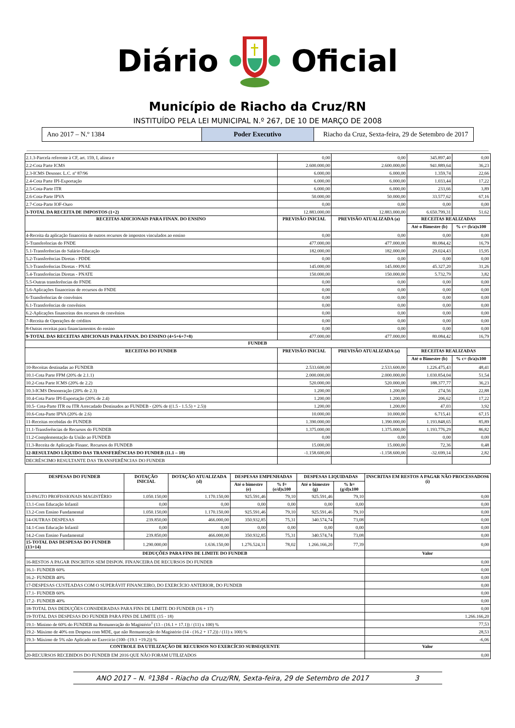Diário Oficial
Município de Riacho da Cruz/RN
INSTITUÍDO PELA LEI MUNICIPAL N.º 267, DE 10 DE MARÇO DE 2008
Ano 2017 – N.º 1384 Poder Executivo Riacho da Cruz, Sexta-feira, 29 de Setembro de 2017
| 2.1.3-Parcela referente à CF, art. 159, I, alínea e | 0,00 | 0,00 | 345.897,40 | 0,00 |
| 2.2-Cota Parte ICMS | 2.600.000,00 | 2.600.000,00 | 941.889,64 | 36,23 |
| 2.3-ICMS Desoner. L.C. nº 87/96 | 6.000,00 | 6.000,00 | 1.359,74 | 22,66 |
| 2.4-Cota Parte IPI-Exportação | 6.000,00 | 6.000,00 | 1.033,44 | 17,22 |
| 2.5-Cota-Parte ITR | 6.000,00 | 6.000,00 | 233,66 | 3,89 |
| 2.6-Cota-Parte IPVA | 50.000,00 | 50.000,00 | 33.577,62 | 67,16 |
| 2.7-Cota-Parte IOF-Ouro | 0,00 | 0,00 | 0,00 | 0,00 |
| 3-TOTAL DA RECEITA DE IMPOSTOS (1+2) | 12.883.000,00 | 12.883.000,00 | 6.650.799,31 | 51,62 |
| RECEITAS ADICIONAIS PARA FINAN. DO ENSINO | PREVISÃO INICIAL | PREVISÃO ATUALIZADA (a) | RECEITAS REALIZADAS | |
| | | | Até o Bimestre (b) | % c= (b/a)x100 |
| 4-Receita da aplicação financeira de outros recursos de impostos vinculados ao ensino | 0,00 | 0,00 | 0,00 | 0,00 |
| 5-Transferências do FNDE | 477.000,00 | 477.000,00 | 80.084,42 | 16,79 |
| 5.1-Transferências do Salário-Educação | 182.000,00 | 182.000,00 | 29.024,43 | 15,95 |
| 5.2-Transferências Diretas - PDDE | 0,00 | 0,00 | 0,00 | 0,00 |
| 5.3-Transferências Diretas - PNAE | 145.000,00 | 145.000,00 | 45.327,20 | 31,26 |
| 5.4-Transferências Diretas - PNATE | 150.000,00 | 150.000,00 | 5.732,79 | 3,82 |
| 5.5-Outras transferências do FNDE | 0,00 | 0,00 | 0,00 | 0,00 |
| 5.6-Aplicações financeiras de recursos do FNDE | 0,00 | 0,00 | 0,00 | 0,00 |
| 6-Transferências de convênios | 0,00 | 0,00 | 0,00 | 0,00 |
| 6.1-Transferências de convênios | 0,00 | 0,00 | 0,00 | 0,00 |
| 6.2-Aplicações financeiras dos recursos de convênios | 0,00 | 0,00 | 0,00 | 0,00 |
| 7-Receita de Operações de créditos | 0,00 | 0,00 | 0,00 | 0,00 |
| 8-Outras receitas para financiamentos do ensino | 0,00 | 0,00 | 0,00 | 0,00 |
| 9-TOTAL DAS RECEITAS ADICIONAIS PARA FINAN. DO ENSINO (4+5+6+7+8) | 477.000,00 | 477.000,00 | 80.084,42 | 16,79 |
| FUNDEB | | | | |
| RECEITAS DO FUNDEB | PREVISÃO INICIAL | PREVISÃO ATUALIZADA (a) | RECEITAS REALIZADAS | |
| | | | Até o Bimestre (b) | % c= (b/a)x100 |
| 10-Receitas destinadas ao FUNDEB | 2.533.600,00 | 2.533.600,00 | 1.226.475,43 | 48,41 |
| 10.1-Cota Parte FPM (20% de 2.1.1) | 2.000.000,00 | 2.000.000,00 | 1.030.854,04 | 51,54 |
| 10.2-Cota Parte ICMS (20% de 2.2) | 520.000,00 | 520.000,00 | 188.377,77 | 36,23 |
| 10.3-ICMS Desoneração (20% de 2.3) | 1.200,00 | 1.200,00 | 274,56 | 22,88 |
| 10.4-Cota Parte IPI-Exportação (20% de 2.4) | 1.200,00 | 1.200,00 | 206,62 | 17,22 |
| 10.5- Cota-Parte ITR ou ITR Arrecadado Destinados ao FUNDEB - (20% de ((1.5 - 1.5.5) + 2.5)) | 1.200,00 | 1.200,00 | 47,03 | 3,92 |
| 10.6-Cota-Parte IPVA (20% de 2.6) | 10.000,00 | 10.000,00 | 6.715,41 | 67,15 |
| 11-Receitas recebidas do FUNDEB | 1.390.000,00 | 1.390.000,00 | 1.193.848,65 | 85,89 |
| 11.1-Transferências de Recursos do FUNDEB | 1.375.000,00 | 1.375.000,00 | 1.193.776,29 | 86,82 |
| 11.2-Complementação da União ao FUNDEB | 0,00 | 0,00 | 0,00 | 0,00 |
| 11.3-Receita de Aplicação Financ. Recursos do FUNDEB | 15.000,00 | 15.000,00 | 72,36 | 0,48 |
| 12-RESULTADO LÍQUIDO DAS TRANSFERÊNCIAS DO FUNDEB (11.1 – 10) | -1.158.600,00 | -1.158.600,00 | -32.699,14 | 2,82 |
| DECRÉSCIMO RESULTANTE DAS TRANSFERÊNCIAS DO FUNDEB | | | | |
| DESPESAS DO FUNDEB | DOTAÇÃO INICIAL | DOTAÇÃO ATUALIZADA (d) | DESPESAS EMPENHADAS | | DESPESAS LIQUIDADAS | | INSCRITAS EM RESTOS A PAGAR NÃO PROCESSADOS6 (i) |
| --- | --- | --- | --- | --- | --- | --- | --- |
| | | | Até o bimestre (e) | % f=(e/d)x100 | Até o bimestre (g) | % h=(g/d)x100 | |
| 13-PAGTO PROFISSIONAIS MAGISTÉRIO | 1.050.150,00 | 1.170.150,00 | 925.591,46 | 79,10 | 925.591,46 | 79,10 | 0,00 |
| 13.1-Com Educação Infantil | 0,00 | 0,00 | 0,00 | 0,00 | 0,00 | 0,00 | 0,00 |
| 13.2-Com Ensino Fundamental | 1.050.150,00 | 1.170.150,00 | 925.591,46 | 79,10 | 925.591,46 | 79,10 | 0,00 |
| 14-OUTRAS DESPESAS | 239.850,00 | 466.000,00 | 350.932,85 | 75,31 | 340.574,74 | 73,08 | 0,00 |
| 14.1-Com Educação Infantil | 0,00 | 0,00 | 0,00 | 0,00 | 0,00 | 0,00 | 0,00 |
| 14.2-Com Ensino Fundamental | 239.850,00 | 466.000,00 | 350.932,85 | 75,31 | 340.574,74 | 73,08 | 0,00 |
| 15-TOTAL DAS DESPESAS DO FUNDEB (13+14) | 1.290.000,00 | 1.636.150,00 | 1.276.524,31 | 78,02 | 1.266.166,20 | 77,39 | 0,00 |
| DEDUÇÕES PARA FINS DE LIMITE DO FUNDEB | | | | | | | Valor |
| 16-RESTOS A PAGAR INSCRITOS SEM DISPON. FINANCEIRA DE RECURSOS DO FUNDEB | | | | | | | 0,00 |
| 16.1- FUNDEB 60% | | | | | | | 0,00 |
| 16.2- FUNDEB 40% | | | | | | | 0,00 |
| 17-DESPESAS CUSTEADAS COM O SUPERÁVIT FINANCEIRO, DO EXERCÍCIO ANTERIOR, DO FUNDEB | | | | | | | 0,00 |
| 17.1- FUNDEB 60% | | | | | | | 0,00 |
| 17.2- FUNDEB 40% | | | | | | | 0,00 |
| 18-TOTAL DAS DEDUÇÕES CONSIDERADAS PARA FINS DE LIMITE DO FUNDEB (16 + 17) | | | | | | | 0,00 |
| 19-TOTAL DAS DESPESAS DO FUNDEB PARA FINS DE LIMITE (15 - 18) | | | | | | | 1.266.166,20 |
| 19.1- Mínimo de 60% do FUNDEB na Remuneração do Magistério<sup>1</sup> (13 - (16.1 + 17.1)) / (11) x 100) % | | | | | | | 77,53 |
| 19.2- Máximo de 40% em Despesa com MDE, que não Remuneração do Magistério (14 - (16.2 + 17.2)) / (11) x 100) % | | | | | | | 28,53 |
| 19.3- Máximo de 5% não Aplicado no Exercício (100- (19.1 +19.2)) % | | | | | | | -6,06 |
| CONTROLE DA UTILIZAÇÃO DE RECURSOS NO EXERCÍCIO SUBSEQUENTE | | | | | | | Valor |
| 20-RECURSOS RECEBIDOS DO FUNDEB EM 2016 QUE NÃO FORAM UTILIZADOS | | | | | | | 0,00 |
ANO 2017 – N. º1384 - Riacho da Cruz/RN, Sexta-feira, 29 de Setembro de 2017 3